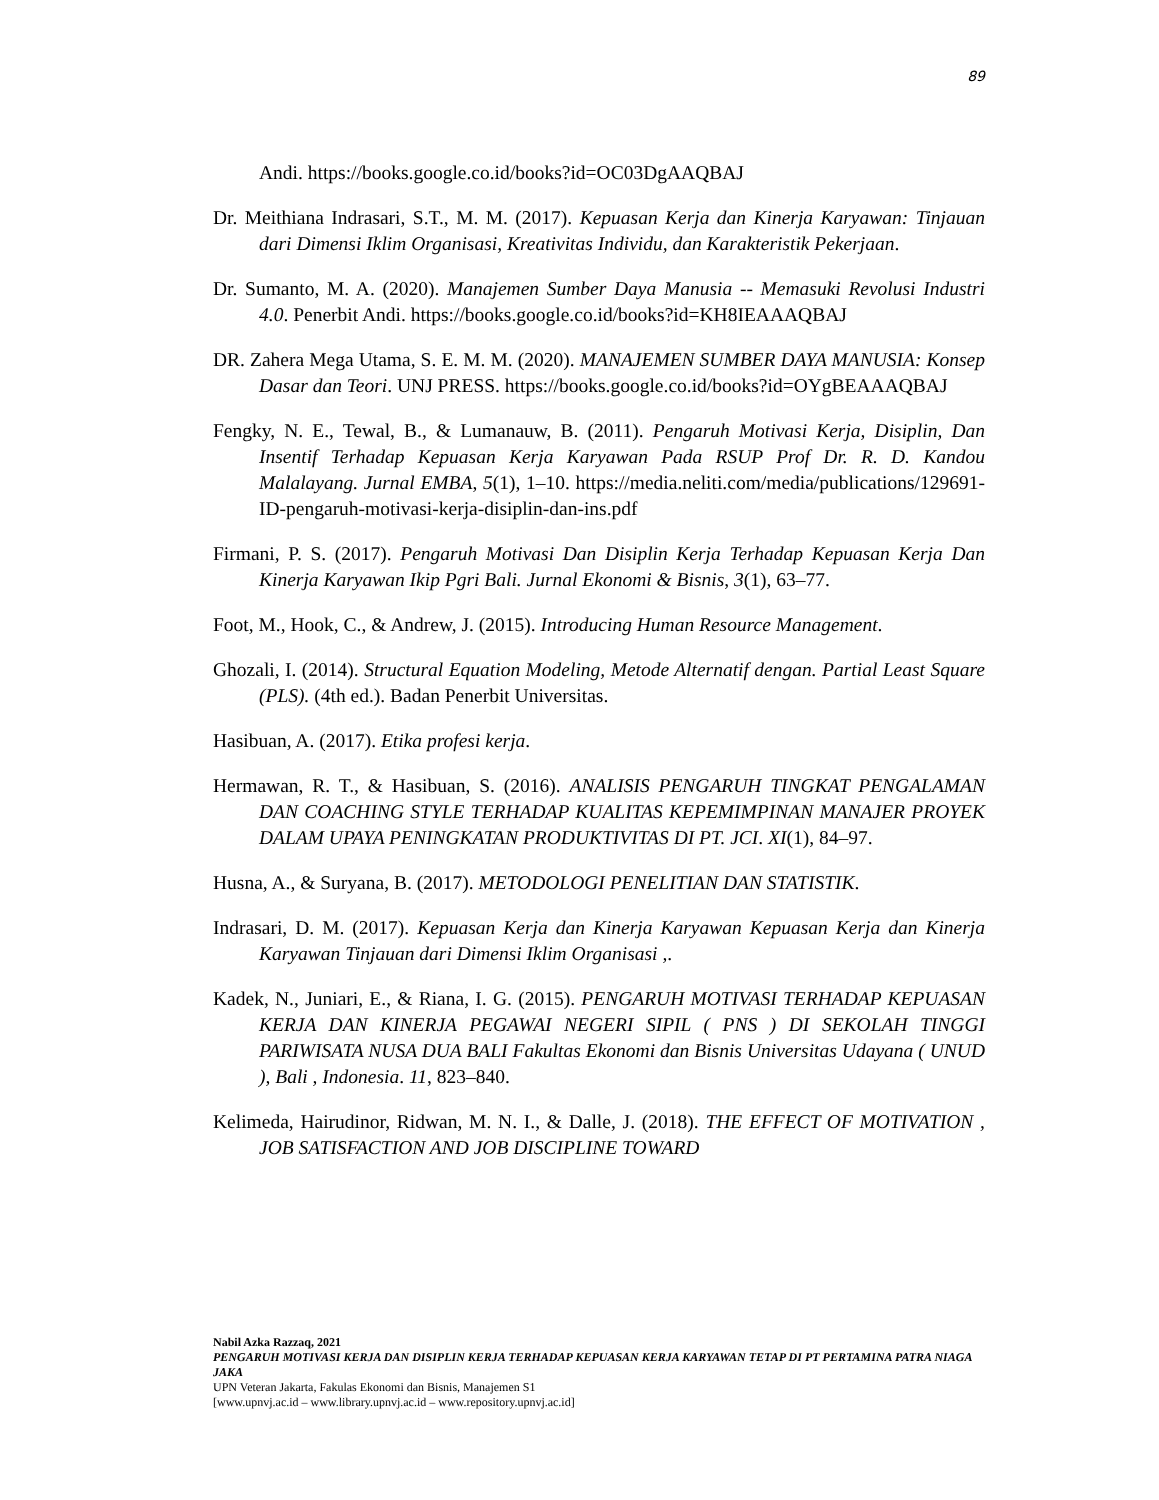89
Andi. https://books.google.co.id/books?id=OC03DgAAQBAJ
Dr. Meithiana Indrasari, S.T., M. M. (2017). Kepuasan Kerja dan Kinerja Karyawan: Tinjauan dari Dimensi Iklim Organisasi, Kreativitas Individu, dan Karakteristik Pekerjaan.
Dr. Sumanto, M. A. (2020). Manajemen Sumber Daya Manusia -- Memasuki Revolusi Industri 4.0. Penerbit Andi. https://books.google.co.id/books?id=KH8IEAAAQBAJ
DR. Zahera Mega Utama, S. E. M. M. (2020). MANAJEMEN SUMBER DAYA MANUSIA: Konsep Dasar dan Teori. UNJ PRESS. https://books.google.co.id/books?id=OYgBEAAAQBAJ
Fengky, N. E., Tewal, B., & Lumanauw, B. (2011). Pengaruh Motivasi Kerja, Disiplin, Dan Insentif Terhadap Kepuasan Kerja Karyawan Pada RSUP Prof Dr. R. D. Kandou Malalayang. Jurnal EMBA, 5(1), 1–10. https://media.neliti.com/media/publications/129691-ID-pengaruh-motivasi-kerja-disiplin-dan-ins.pdf
Firmani, P. S. (2017). Pengaruh Motivasi Dan Disiplin Kerja Terhadap Kepuasan Kerja Dan Kinerja Karyawan Ikip Pgri Bali. Jurnal Ekonomi & Bisnis, 3(1), 63–77.
Foot, M., Hook, C., & Andrew, J. (2015). Introducing Human Resource Management.
Ghozali, I. (2014). Structural Equation Modeling, Metode Alternatif dengan. Partial Least Square (PLS). (4th ed.). Badan Penerbit Universitas.
Hasibuan, A. (2017). Etika profesi kerja.
Hermawan, R. T., & Hasibuan, S. (2016). ANALISIS PENGARUH TINGKAT PENGALAMAN DAN COACHING STYLE TERHADAP KUALITAS KEPEMIMPINAN MANAJER PROYEK DALAM UPAYA PENINGKATAN PRODUKTIVITAS DI PT. JCI. XI(1), 84–97.
Husna, A., & Suryana, B. (2017). METODOLOGI PENELITIAN DAN STATISTIK.
Indrasari, D. M. (2017). Kepuasan Kerja dan Kinerja Karyawan Kepuasan Kerja dan Kinerja Karyawan Tinjauan dari Dimensi Iklim Organisasi ,.
Kadek, N., Juniari, E., & Riana, I. G. (2015). PENGARUH MOTIVASI TERHADAP KEPUASAN KERJA DAN KINERJA PEGAWAI NEGERI SIPIL ( PNS ) DI SEKOLAH TINGGI PARIWISATA NUSA DUA BALI Fakultas Ekonomi dan Bisnis Universitas Udayana ( UNUD ), Bali , Indonesia. 11, 823–840.
Kelimeda, Hairudinor, Ridwan, M. N. I., & Dalle, J. (2018). THE EFFECT OF MOTIVATION , JOB SATISFACTION AND JOB DISCIPLINE TOWARD
Nabil Azka Razzaq, 2021
PENGARUH MOTIVASI KERJA DAN DISIPLIN KERJA TERHADAP KEPUASAN KERJA KARYAWAN TETAP DI PT PERTAMINA PATRA NIAGA JAKA
UPN Veteran Jakarta, Fakulas Ekonomi dan Bisnis, Manajemen S1
[www.upnvj.ac.id – www.library.upnvj.ac.id – www.repository.upnvj.ac.id]